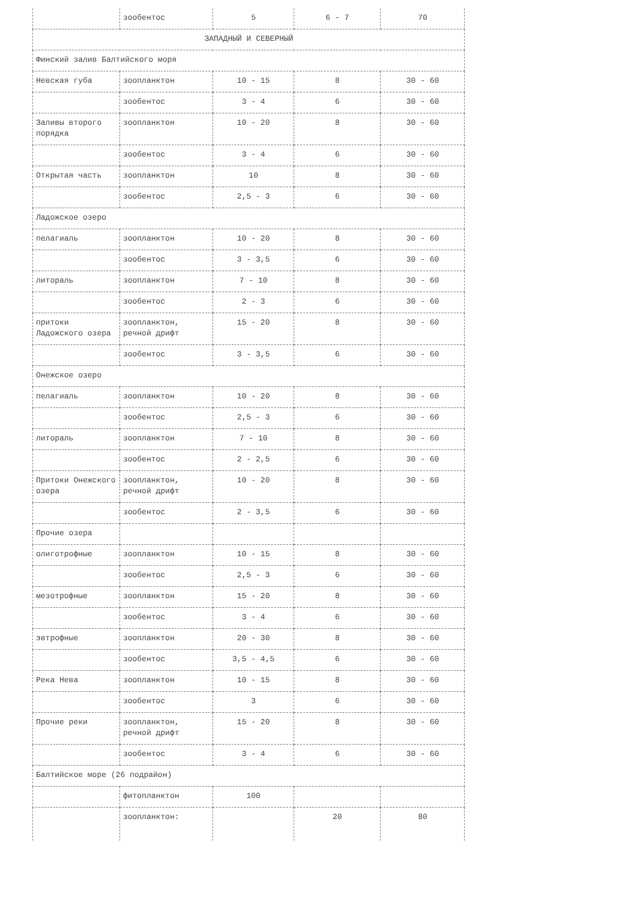| | зообентос | 5 | 6 - 7 | 70 |
| ЗАПАДНЫЙ И СЕВЕРНЫЙ | | | | |
| Финский залив Балтийского моря | | | | |
| Невская губа | зоопланктон | 10 - 15 | 8 | 30 - 60 |
| | зообентос | 3 - 4 | 6 | 30 - 60 |
| Заливы второго порядка | зоопланктон | 10 - 20 | 8 | 30 - 60 |
| | зообентос | 3 - 4 | 6 | 30 - 60 |
| Открытая часть | зоопланктон | 10 | 8 | 30 - 60 |
| | зообентос | 2,5 - 3 | 6 | 30 - 60 |
| Ладожское озеро | | | | |
| пелагиаль | зоопланктон | 10 - 20 | 8 | 30 - 60 |
| | зообентос | 3 - 3,5 | 6 | 30 - 60 |
| литораль | зоопланктон | 7 - 10 | 8 | 30 - 60 |
| | зообентос | 2 - 3 | 6 | 30 - 60 |
| притоки Ладожского озера | зоопланктон, речной дрифт | 15 - 20 | 8 | 30 - 60 |
| | зообентос | 3 - 3,5 | 6 | 30 - 60 |
| Онежское озеро | | | | |
| пелагиаль | зоопланктон | 10 - 20 | 8 | 30 - 60 |
| | зообентос | 2,5 - 3 | 6 | 30 - 60 |
| литораль | зоопланктон | 7 - 10 | 8 | 30 - 60 |
| | зообентос | 2 - 2,5 | 6 | 30 - 60 |
| Притоки Онежского озера | зоопланктон, речной дрифт | 10 - 20 | 8 | 30 - 60 |
| | зообентос | 2 - 3,5 | 6 | 30 - 60 |
| Прочие озера | | | | |
| олиготрофные | зоопланктон | 10 - 15 | 8 | 30 - 60 |
| | зообентос | 2,5 - 3 | 6 | 30 - 60 |
| мезотрофные | зоопланктон | 15 - 20 | 8 | 30 - 60 |
| | зообентос | 3 - 4 | 6 | 30 - 60 |
| эвтрофные | зоопланктон | 20 - 30 | 8 | 30 - 60 |
| | зообентос | 3,5 - 4,5 | 6 | 30 - 60 |
| Река Нева | зоопланктон | 10 - 15 | 8 | 30 - 60 |
| | зообентос | 3 | 6 | 30 - 60 |
| Прочие реки | зоопланктон, речной дрифт | 15 - 20 | 8 | 30 - 60 |
| | зообентос | 3 - 4 | 6 | 30 - 60 |
| Балтийское море (26 подрайон) | | | | |
| | фитопланктон | 100 | | |
| | зоопланктон: | | 20 | 80 |